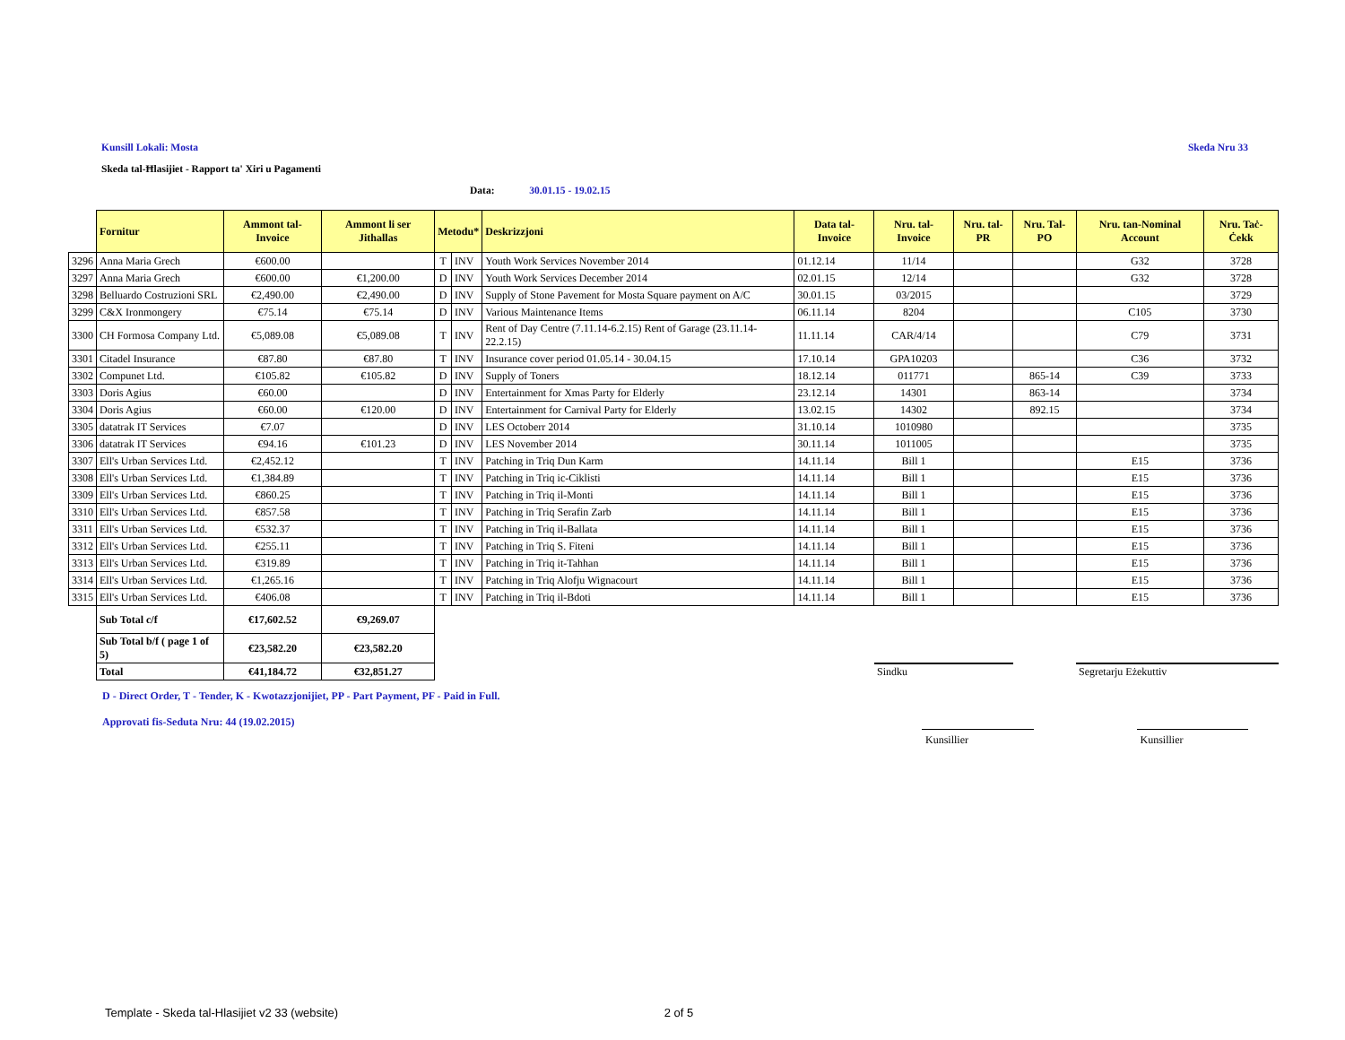Kunsill Lokali: Mosta Skeda Nru 33
Skeda tal-Ħlasijiet - Rapport ta' Xiri u Pagamenti
Data: 30.01.15 - 19.02.15
| | Fornitur | Ammont tal-Invoice | Ammont li ser Jithallas | Metodu* | | Deskrizzjoni | Data tal-Invoice | Nru. tal-Invoice | Nru. tal-PR | Nru. Tal-PO | Nru. tan-Nominal Account | Nru. Taċ-Ċekk |
| 3296 | Anna Maria Grech | €600.00 | | T | INV | Youth Work Services November 2014 | 01.12.14 | 11/14 | | | G32 | 3728 |
| 3297 | Anna Maria Grech | €600.00 | €1,200.00 | D | INV | Youth Work Services December 2014 | 02.01.15 | 12/14 | | | G32 | 3728 |
| 3298 | Belluardo Costruzioni SRL | €2,490.00 | €2,490.00 | D | INV | Supply of Stone Pavement for Mosta Square payment on A/C | 30.01.15 | 03/2015 | | | | 3729 |
| 3299 | C&X Ironmongery | €75.14 | €75.14 | D | INV | Various Maintenance Items | 06.11.14 | 8204 | | | C105 | 3730 |
| 3300 | CH Formosa Company Ltd. | €5,089.08 | €5,089.08 | T | INV | Rent of Day Centre (7.11.14-6.2.15) Rent of Garage (23.11.14-22.2.15) | 11.11.14 | CAR/4/14 | | | C79 | 3731 |
| 3301 | Citadel Insurance | €87.80 | €87.80 | T | INV | Insurance cover period 01.05.14 - 30.04.15 | 17.10.14 | GPA10203 | | | C36 | 3732 |
| 3302 | Compunet Ltd. | €105.82 | €105.82 | D | INV | Supply of Toners | 18.12.14 | 011771 | | 865-14 | C39 | 3733 |
| 3303 | Doris Agius | €60.00 | | D | INV | Entertainment for Xmas Party for Elderly | 23.12.14 | 14301 | | 863-14 | | 3734 |
| 3304 | Doris Agius | €60.00 | €120.00 | D | INV | Entertainment for Carnival Party for Elderly | 13.02.15 | 14302 | | 892.15 | | 3734 |
| 3305 | datatrak IT Services | €7.07 | | D | INV | LES Octoberr 2014 | 31.10.14 | 1010980 | | | | 3735 |
| 3306 | datatrak IT Services | €94.16 | €101.23 | D | INV | LES November 2014 | 30.11.14 | 1011005 | | | | 3735 |
| 3307 | Ell's Urban Services Ltd. | €2,452.12 | | T | INV | Patching in Triq Dun Karm | 14.11.14 | Bill 1 | | | E15 | 3736 |
| 3308 | Ell's Urban Services Ltd. | €1,384.89 | | T | INV | Patching in Triq ic-Ciklisti | 14.11.14 | Bill 1 | | | E15 | 3736 |
| 3309 | Ell's Urban Services Ltd. | €860.25 | | T | INV | Patching in Triq il-Monti | 14.11.14 | Bill 1 | | | E15 | 3736 |
| 3310 | Ell's Urban Services Ltd. | €857.58 | | T | INV | Patching in Triq Serafin Zarb | 14.11.14 | Bill 1 | | | E15 | 3736 |
| 3311 | Ell's Urban Services Ltd. | €532.37 | | T | INV | Patching in Triq il-Ballata | 14.11.14 | Bill 1 | | | E15 | 3736 |
| 3312 | Ell's Urban Services Ltd. | €255.11 | | T | INV | Patching in Triq S. Fiteni | 14.11.14 | Bill 1 | | | E15 | 3736 |
| 3313 | Ell's Urban Services Ltd. | €319.89 | | T | INV | Patching in Triq it-Tahhan | 14.11.14 | Bill 1 | | | E15 | 3736 |
| 3314 | Ell's Urban Services Ltd. | €1,265.16 | | T | INV | Patching in Triq Alofju Wignacourt | 14.11.14 | Bill 1 | | | E15 | 3736 |
| 3315 | Ell's Urban Services Ltd. | €406.08 | | T | INV | Patching in Triq il-Bdoti | 14.11.14 | Bill 1 | | | E15 | 3736 |
| | Sub Total c/f | €17,602.52 | €9,269.07 | | | | | | | | | |
| | Sub Total b/f ( page 1 of 5) | €23,582.20 | €23,582.20 | | | | | | | | | |
| | Total | €41,184.72 | €32,851.27 | | | | | Sindku | | | Segretarju Eżekuttiv | |
D - Direct Order, T - Tender, K - Kwotazzjonijiet, PP - Part Payment, PF - Paid in Full.
Approvati fis-Seduta Nru: 44 (19.02.2015)
Kunsillier Kunsillier
Template - Skeda tal-Hlasijiet v2 33 (website) 2 of 5